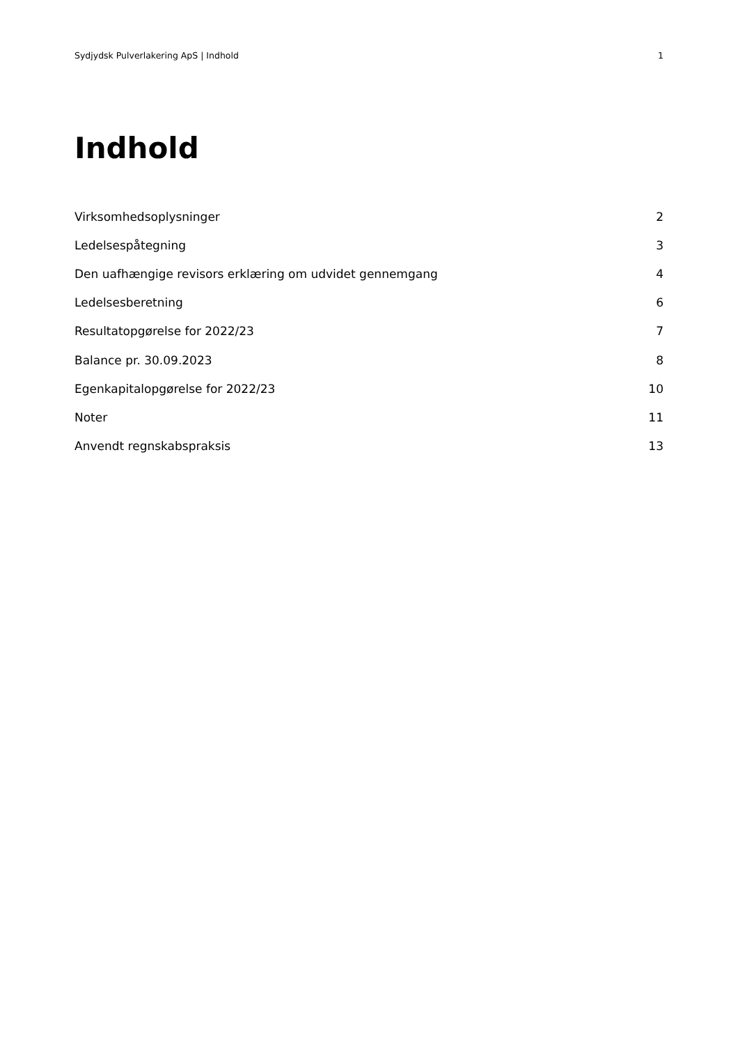Sydjydsk Pulverlakering ApS | Indhold 1
Indhold
Virksomhedsoplysninger 2
Ledelsespåtegning 3
Den uafhængige revisors erklæring om udvidet gennemgang 4
Ledelsesberetning 6
Resultatopgørelse for 2022/23 7
Balance pr. 30.09.2023 8
Egenkapitalopgørelse for 2022/23 10
Noter 11
Anvendt regnskabspraksis 13